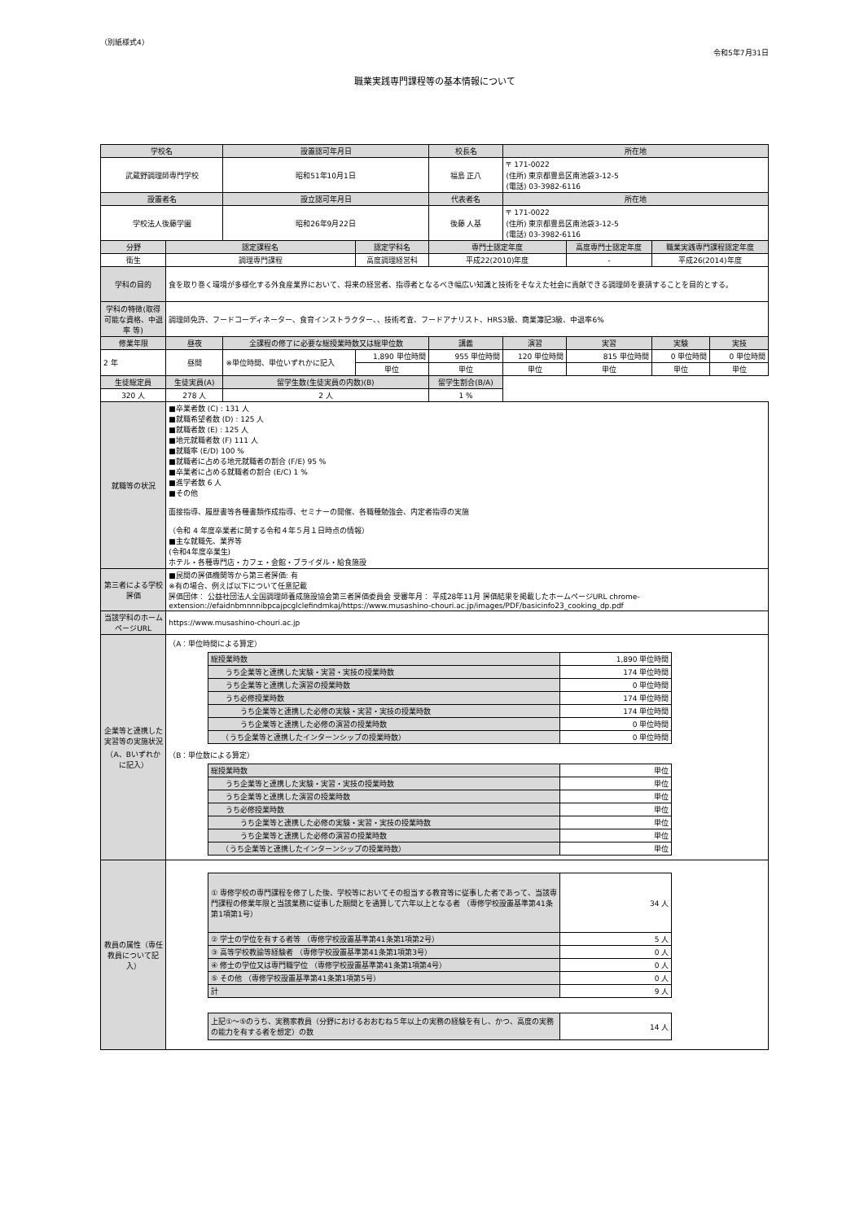（別紙様式4）
令和5年7月31日
職業実践専門課程等の基本情報について
| 学校名 | | 設置認可年月日 | | 校長名 | 所在地 | | | |
| --- | --- | --- | --- | --- | --- | --- | --- | --- |
| 武蔵野調理師専門学校 | | 昭和51年10月1日 | | 福島 正八 | 〒 171-0022 (住所) 東京都豊島区南池袋3-12-5 (電話) 03-3982-6116 | | | |
| 設置者名 | | 設立認可年月日 | | 代表者名 | 所在地 | | | |
| 学校法人後藤学園 | | 昭和26年9月22日 | | 後藤 人基 | 〒 171-0022 (住所) 東京都豊島区南池袋3-12-5 (電話) 03-3982-6116 | | | |
| 分野 | 認定課程名 | | 認定学科名 | 専門士認定年度 | | 高度専門士認定年度 | 職業実践専門課程認定年度 | |
| 衛生 | 調理専門課程 | | 高度調理経営科 | 平成22(2010)年度 | | - | 平成26(2014)年度 | |
| 学科の目的 | 食を取り巻く環境が多様化する外食産業界において、将来の経営者、指導者となるべき幅広い知識と技術をそなえた社会に貢献できる調理師を要請することを目的とする。 | | | | | | | |
| 学科の特徴(取得可能な資格、中退率 等) | 調理師免許、フードコーディネーター、食育インストラクター、、技術考査、フードアナリスト、HRS3級、商業簿記3級、中退率6% | | | | | | | |
| 修業年限 | 昼夜 | 全課程の修了に必要な総授業時数又は総単位数 | | 講義 | 演習 | 実習 | 実験 | 実技 |
| 2 年 | 昼間 | ※単位時間、単位いずれかに記入 | 1,890 単位時間 | 955 単位時間 | 120 単位時間 | 815 単位時間 | 0 単位時間 | 0 単位時間 |
| | | | 単位 | 単位 | 単位 | 単位 | 単位 | 単位 |
| 生徒総定員 | 生徒実員(A) | 留学生数(生徒実員の内数)(B) | | 留学生割合(B/A) | | | | |
| 320 人 | 278 人 | 2 人 | | 1 % | | | | |
| 就職等の状況 | ■卒業者数 (C) : 131 人 ■就職希望者数 (D) : 125 人 ■就職者数 (E) : 125 人 ■地元就職者数 (F) 111 人 ■就職率 (E/D) 100 % ■就職者に占める地元就職者の割合 (F/E) 95 % ■卒業者に占める就職者の割合 (E/C) 1 % ■進学者数 6 人 ■その他 面接指導、履歴書等各種書類作成指導、セミナーの開催、各職種勉強会、内定者指導の実施 （令和 4 年度卒業者に関する令和４年５月１日時点の情報） ■主な就職先、業界等 (令和4年度卒業生) ホテル・各種専門店・カフェ・会館・ブライダル・給食施設 | | | | | | | |
| 第三者による学校評価 | ■民間の評価機関等から第三者評価: 有 ※有の場合、例えば以下について任意記載 評価団体： 公益社団法人全国調理師養成施設協会第三者評価委員会 受審年月： 平成28年11月 評価結果を掲載したホームページURL chrome-extension://efaidnbmnnnibpcajpcglclefindmkaj/https://www.musashino-chouri.ac.jp/images/PDF/basicinfo23_cooking_dp.pdf | | | | | | | |
| 当該学科のホームページURL | https://www.musashino-chouri.ac.jp | | | | | | | |
| 企業等と連携した実習等の実施状況（A、Bいずれかに記入） | （A：単位時間による算定） / 総授業時数 / 1,890 単位時間 / / うち企業等と連携した実験・実習・実技の授業時数 / 174 単位時間 / / うち企業等と連携した演習の授業時数 / 0 単位時間 / / うち必修授業時数 / 174 単位時間 / / うち企業等と連携した必修の実験・実習・実技の授業時数 / 174 単位時間 / / うち企業等と連携した必修の演習の授業時数 / 0 単位時間 / / （うち企業等と連携したインターンシップの授業時数） / 0 単位時間 / （B：単位数による算定） / 総授業時数 / 単位 / / うち企業等と連携した実験・実習・実技の授業時数 / 単位 / / うち企業等と連携した演習の授業時数 / 単位 / / うち必修授業時数 / 単位 / / うち企業等と連携した必修の実験・実習・実技の授業時数 / 単位 / / うち企業等と連携した必修の演習の授業時数 / 単位 / / （うち企業等と連携したインターンシップの授業時数） / 単位 / | | | | | | | |
| 教員の属性（専任教員について記入） | / ① 専修学校の専門課程を修了した後、学校等においてその担当する教育等に従事した者であって、当該専門課程の修業年限と当該業務に従事した期間とを通算して六年以上となる者 （専修学校設置基準第41条第1項第1号） / 34 人 / / ② 学士の学位を有する者等 （専修学校設置基準第41条第1項第2号） / 5 人 / / ③ 高等学校教諭等経験者 （専修学校設置基準第41条第1項第3号） / 0 人 / / ④ 修士の学位又は専門職学位 （専修学校設置基準第41条第1項第4号） / 0 人 / / ⑤ その他 （専修学校設置基準第41条第1項第5号） / 0 人 / / 計 / 9 人 / / 上記①～⑤のうち、実務家教員（分野におけるおおむね５年以上の実務の経験を有し、かつ、高度の実務の能力を有する者を想定）の数 / 14 人 / | | | | | | | |